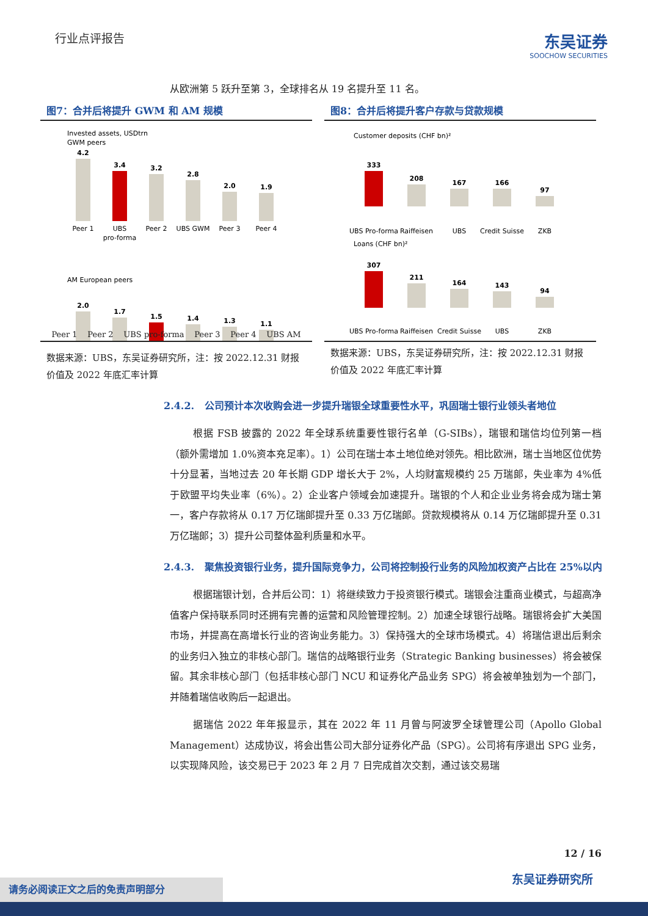行业点评报告
东吴证券
SOOCHOW SECURITIES
从欧洲第 5 跃升至第 3，全球排名从 19 名提升至 11 名。
图7：合并后将提升 GWM 和 AM 规模
Invested assets, USDtrn
GWM peers
4.2
Peer 1
3.4
UBS
pro-forma
3.2
Peer 2
2.8
UBS GWM
2.0
Peer 3
1.9
Peer 4
AM European peers
2.0
1.7
1.5
1.4
1.3
1.1
Peer 1 Peer 2 UBS pro-forma Peer 3 Peer 4 UBS AM
数据来源：UBS，东吴证券研究所，注：按 2022.12.31 财报价值及 2022 年底汇率计算
图8：合并后将提升客户存款与贷款规模
Customer deposits (CHF bn)²
333
UBS Pro-forma
208
Raiffeisen
167
UBS
166
Credit Suisse
97
ZKB
Loans (CHF bn)²
307
UBS Pro-forma
211
Raiffeisen
164
Credit Suisse
143
UBS
94
ZKB
数据来源：UBS，东吴证券研究所，注：按 2022.12.31 财报价值及 2022 年底汇率计算
2.4.2. 公司预计本次收购会进一步提升瑞银全球重要性水平，巩固瑞士银行业领头者地位
根据 FSB 披露的 2022 年全球系统重要性银行名单（G-SIBs），瑞银和瑞信均位列第一档（额外需增加 1.0%资本充足率）。1）公司在瑞士本土地位绝对领先。相比欧洲，瑞士当地区位优势十分显著，当地过去 20 年长期 GDP 增长大于 2%，人均财富规模约 25 万瑞郎，失业率为 4%低于欧盟平均失业率（6%）。2）企业客户领域会加速提升。瑞银的个人和企业业务将会成为瑞士第一，客户存款将从 0.17 万亿瑞郎提升至 0.33 万亿瑞郎。贷款规模将从 0.14 万亿瑞郎提升至 0.31 万亿瑞郎；3）提升公司整体盈利质量和水平。
2.4.3. 聚焦投资银行业务，提升国际竞争力，公司将控制投行业务的风险加权资产占比在 25%以内
根据瑞银计划，合并后公司：1）将继续致力于投资银行模式。瑞银会注重商业模式，与超高净值客户保持联系同时还拥有完善的运营和风险管理控制。2）加速全球银行战略。瑞银将会扩大美国市场，并提高在高增长行业的咨询业务能力。3）保持强大的全球市场模式。4）将瑞信退出后剩余的业务归入独立的非核心部门。瑞信的战略银行业务（Strategic Banking businesses）将会被保留。其余非核心部门（包括非核心部门 NCU 和证券化产品业务 SPG）将会被单独划为一个部门，并随着瑞信收购后一起退出。
据瑞信 2022 年年报显示，其在 2022 年 11 月曾与阿波罗全球管理公司（Apollo Global Management）达成协议，将会出售公司大部分证券化产品（SPG）。公司将有序退出 SPG 业务，以实现降风险，该交易已于 2023 年 2 月 7 日完成首次交割，通过该交易瑞
12 / 16
东吴证券研究所 请务必阅读正文之后的免责声明部分